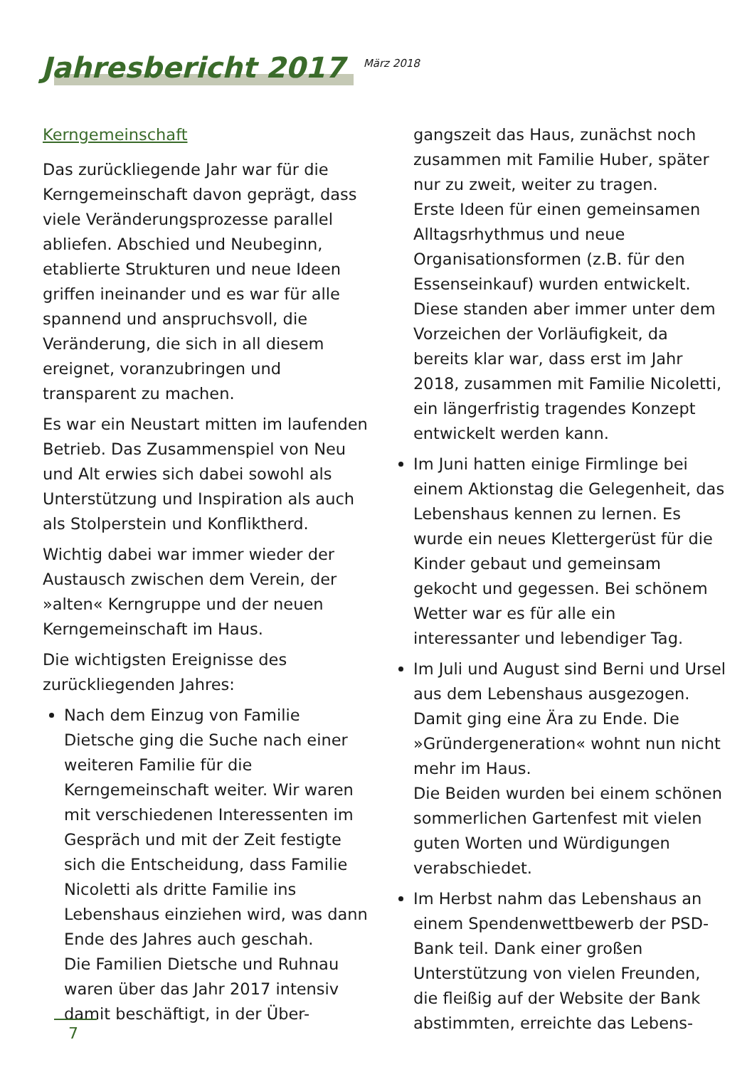Jahresbericht 2017
März 2018
Kerngemeinschaft
Das zurückliegende Jahr war für die Kerngemeinschaft davon geprägt, dass viele Veränderungsprozesse parallel abliefen. Abschied und Neubeginn, etablierte Strukturen und neue Ideen griffen ineinander und es war für alle spannend und anspruchsvoll, die Veränderung, die sich in all diesem ereignet, voranzubringen und transparent zu machen.
Es war ein Neustart mitten im laufenden Betrieb. Das Zusammenspiel von Neu und Alt erwies sich dabei sowohl als Unterstützung und Inspiration als auch als Stolperstein und Konfliktherd.
Wichtig dabei war immer wieder der Austausch zwischen dem Verein, der »alten« Kerngruppe und der neuen Kerngemeinschaft im Haus.
Die wichtigsten Ereignisse des zurückliegenden Jahres:
Nach dem Einzug von Familie Dietsche ging die Suche nach einer weiteren Familie für die Kerngemeinschaft weiter. Wir waren mit verschiedenen Interessenten im Gespräch und mit der Zeit festigte sich die Entscheidung, dass Familie Nicoletti als dritte Familie ins Lebenshaus einziehen wird, was dann Ende des Jahres auch geschah.
Die Familien Dietsche und Ruhnau waren über das Jahr 2017 intensiv damit beschäftigt, in der Über-
gangszeit das Haus, zunächst noch zusammen mit Familie Huber, später nur zu zweit, weiter zu tragen.
Erste Ideen für einen gemeinsamen Alltagsrhythmus und neue Organisationsformen (z.B. für den Essenseinkauf) wurden entwickelt. Diese standen aber immer unter dem Vorzeichen der Vorläufigkeit, da bereits klar war, dass erst im Jahr 2018, zusammen mit Familie Nicoletti, ein längerfristig tragendes Konzept entwickelt werden kann.
Im Juni hatten einige Firmlinge bei einem Aktionstag die Gelegenheit, das Lebenshaus kennen zu lernen. Es wurde ein neues Klettergerüst für die Kinder gebaut und gemeinsam gekocht und gegessen. Bei schönem Wetter war es für alle ein interessanter und lebendiger Tag.
Im Juli und August sind Berni und Ursel aus dem Lebenshaus ausgezogen. Damit ging eine Ära zu Ende. Die »Gründergeneration« wohnt nun nicht mehr im Haus.
Die Beiden wurden bei einem schönen sommerlichen Gartenfest mit vielen guten Worten und Würdigungen verabschiedet.
Im Herbst nahm das Lebenshaus an einem Spendenwettbewerb der PSD-Bank teil. Dank einer großen Unterstützung von vielen Freunden, die fleißig auf der Website der Bank abstimmten, erreichte das Lebens-
7